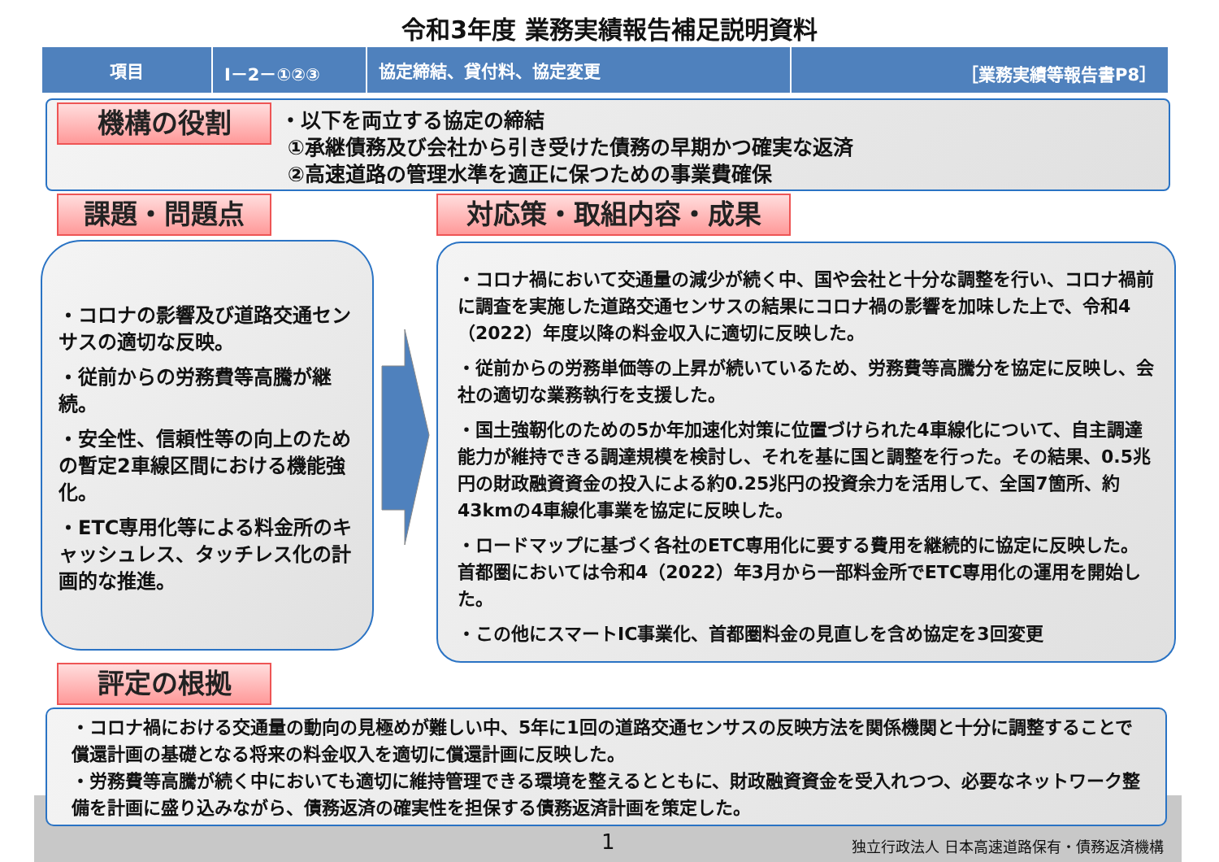令和3年度 業務実績報告補足説明資料
| 項目 | Ⅰ－2－①②③ | 協定締結、貸付料、協定変更 | ［業務実績等報告書P8］ |
機構の役割
・以下を両立する協定の締結
①承継債務及び会社から引き受けた債務の早期かつ確実な返済
②高速道路の管理水準を適正に保つための事業費確保
課題・問題点 対応策・取組内容・成果
・コロナの影響及び道路交通センサスの適切な反映。
・従前からの労務費等高騰が継続。
・安全性、信頼性等の向上のための暫定2車線区間における機能強化。
・ETC専用化等による料金所のキャッシュレス、タッチレス化の計画的な推進。
・コロナ禍において交通量の減少が続く中、国や会社と十分な調整を行い、コロナ禍前に調査を実施した道路交通センサスの結果にコロナ禍の影響を加味した上で、令和4（2022）年度以降の料金収入に適切に反映した。
・従前からの労務単価等の上昇が続いているため、労務費等高騰分を協定に反映し、会社の適切な業務執行を支援した。
・国土強靭化のための5か年加速化対策に位置づけられた4車線化について、自主調達能力が維持できる調達規模を検討し、それを基に国と調整を行った。その結果、0.5兆円の財政融資資金の投入による約0.25兆円の投資余力を活用して、全国7箇所、約43kmの4車線化事業を協定に反映した。
・ロードマップに基づく各社のETC専用化に要する費用を継続的に協定に反映した。首都圏においては令和4（2022）年3月から一部料金所でETC専用化の運用を開始した。
・この他にスマートIC事業化、首都圏料金の見直しを含め協定を3回変更
評定の根拠
・コロナ禍における交通量の動向の見極めが難しい中、5年に1回の道路交通センサスの反映方法を関係機関と十分に調整することで償還計画の基礎となる将来の料金収入を適切に償還計画に反映した。
・労務費等高騰が続く中においても適切に維持管理できる環境を整えるとともに、財政融資資金を受入れつつ、必要なネットワーク整備を計画に盛り込みながら、債務返済の確実性を担保する債務返済計画を策定した。
1
独立行政法人 日本高速道路保有・債務返済機構